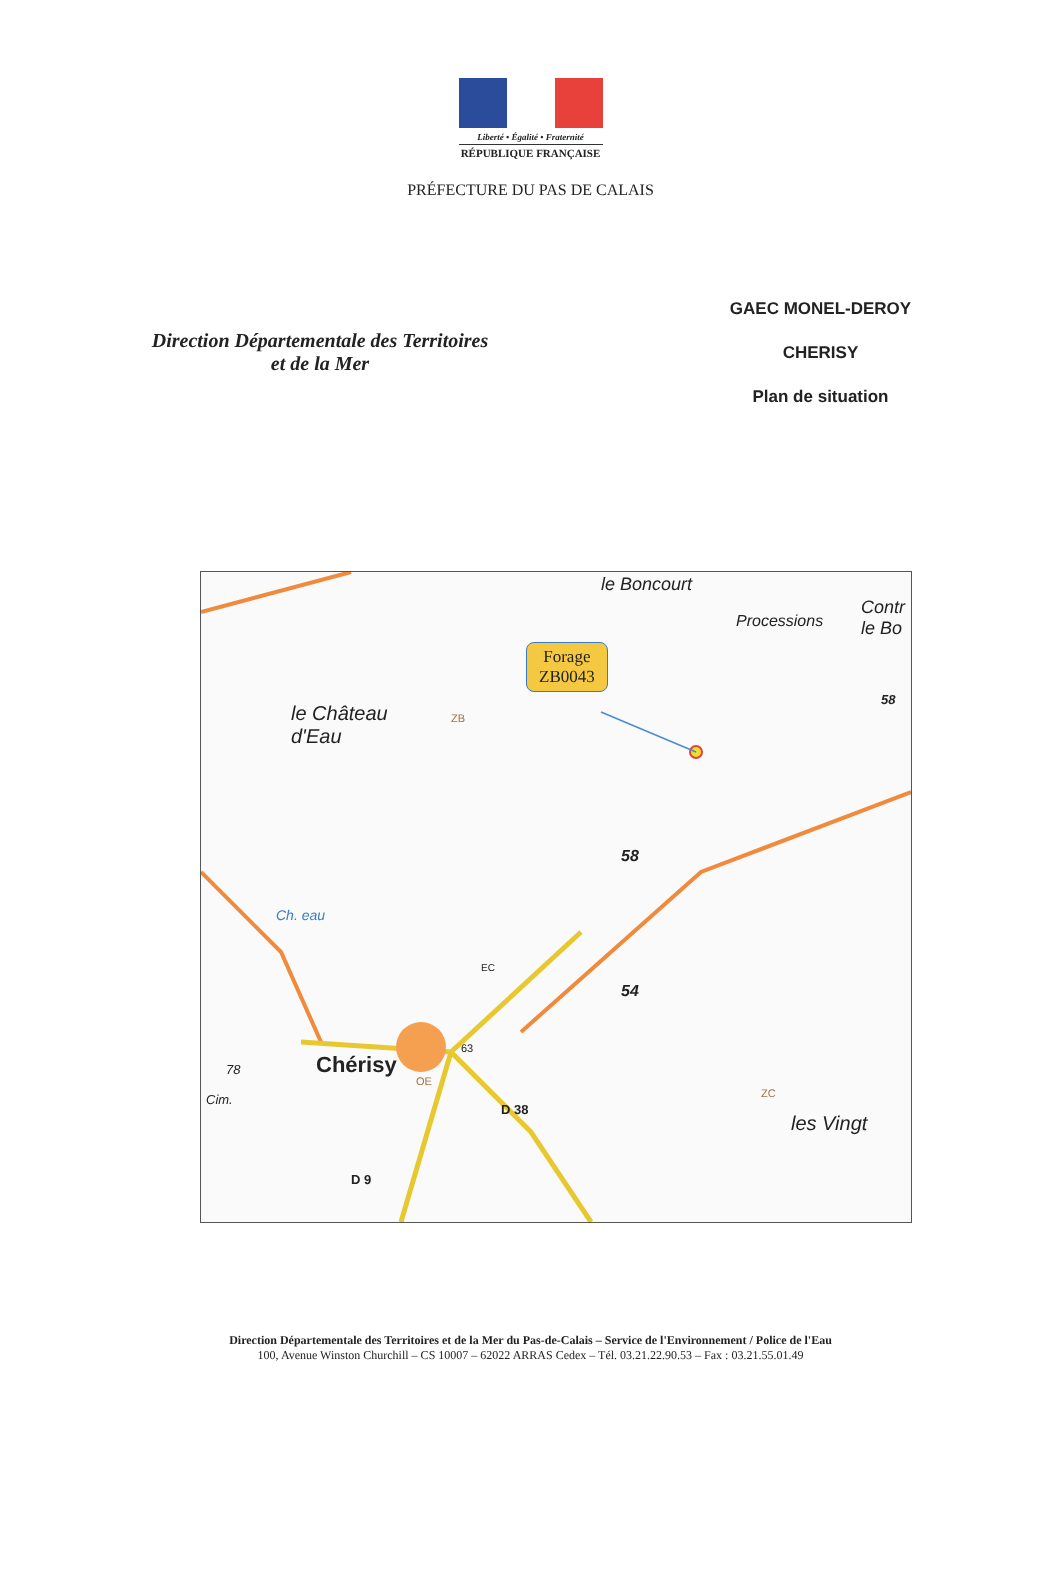Liberté • Égalité • Fraternité
RÉPUBLIQUE FRANÇAISE
PRÉFECTURE DU PAS DE CALAIS
Direction Départementale des Territoires
et de la Mer
GAEC MONEL-DEROY
CHERISY
Plan de situation
Forage
ZB0043
le Boncourt
Processions
Contr
le Bo
le Château
d'Eau
ZB
58
58
54
Ch. eau
Chérisy
OE
63
D 38
D 9
78
Cim. ZC
les Vingt
EC
Direction Départementale des Territoires et de la Mer du Pas-de-Calais – Service de l'Environnement / Police de l'Eau
100, Avenue Winston Churchill – CS 10007 – 62022 ARRAS Cedex – Tél. 03.21.22.90.53 – Fax : 03.21.55.01.49